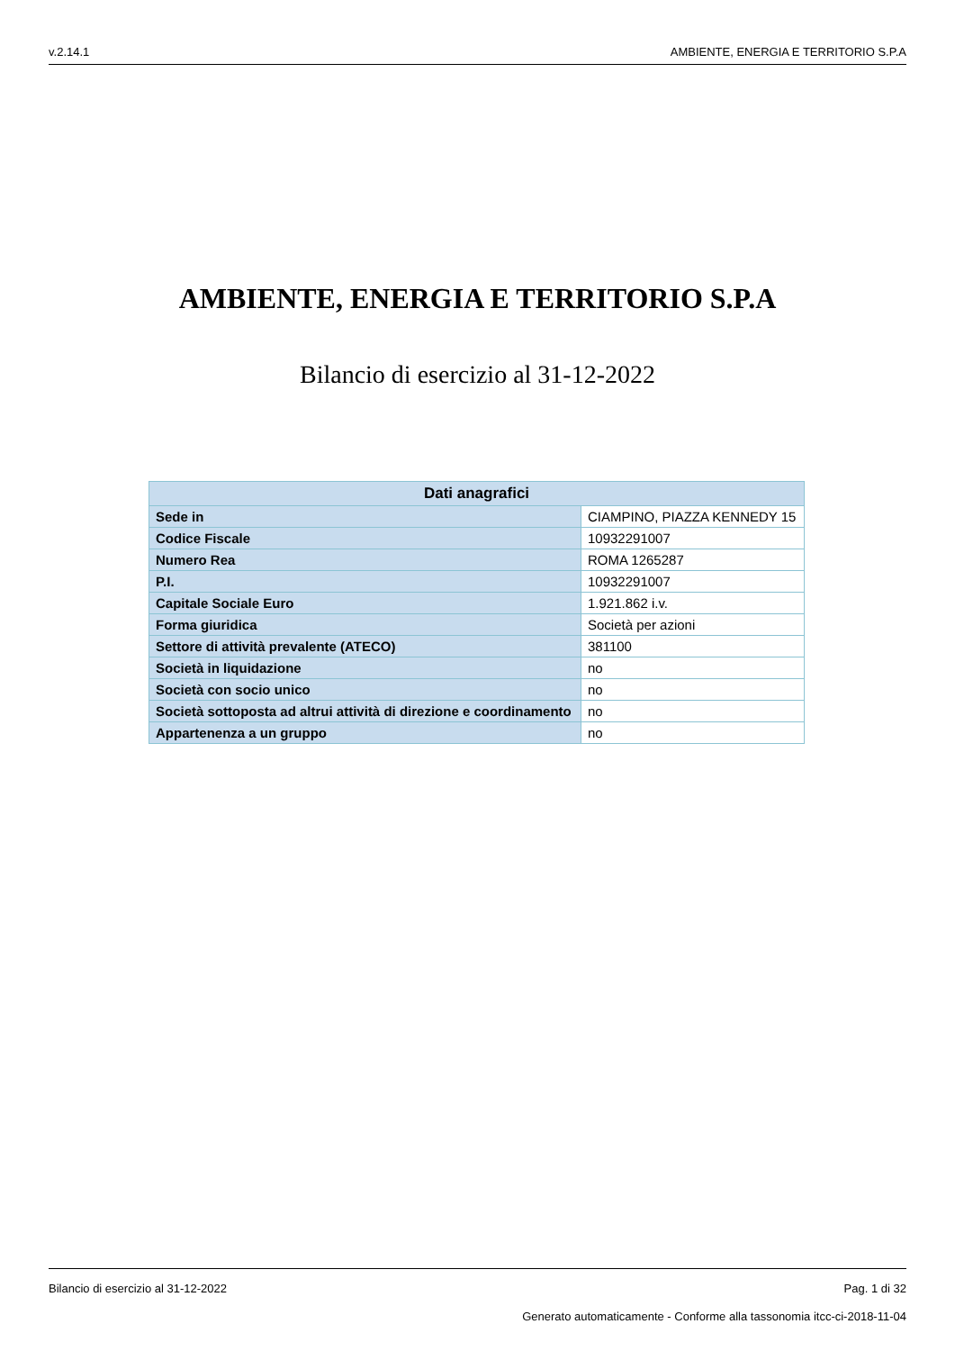v.2.14.1 AMBIENTE, ENERGIA E TERRITORIO S.P.A
AMBIENTE, ENERGIA E TERRITORIO S.P.A
Bilancio di esercizio al 31-12-2022
| Dati anagrafici | |
| --- | --- |
| Sede in | CIAMPINO, PIAZZA KENNEDY 15 |
| Codice Fiscale | 10932291007 |
| Numero Rea | ROMA 1265287 |
| P.I. | 10932291007 |
| Capitale Sociale Euro | 1.921.862 i.v. |
| Forma giuridica | Società per azioni |
| Settore di attività prevalente (ATECO) | 381100 |
| Società in liquidazione | no |
| Società con socio unico | no |
| Società sottoposta ad altrui attività di direzione e coordinamento | no |
| Appartenenza a un gruppo | no |
Bilancio di esercizio al 31-12-2022 Pag. 1 di 32
Generato automaticamente - Conforme alla tassonomia itcc-ci-2018-11-04